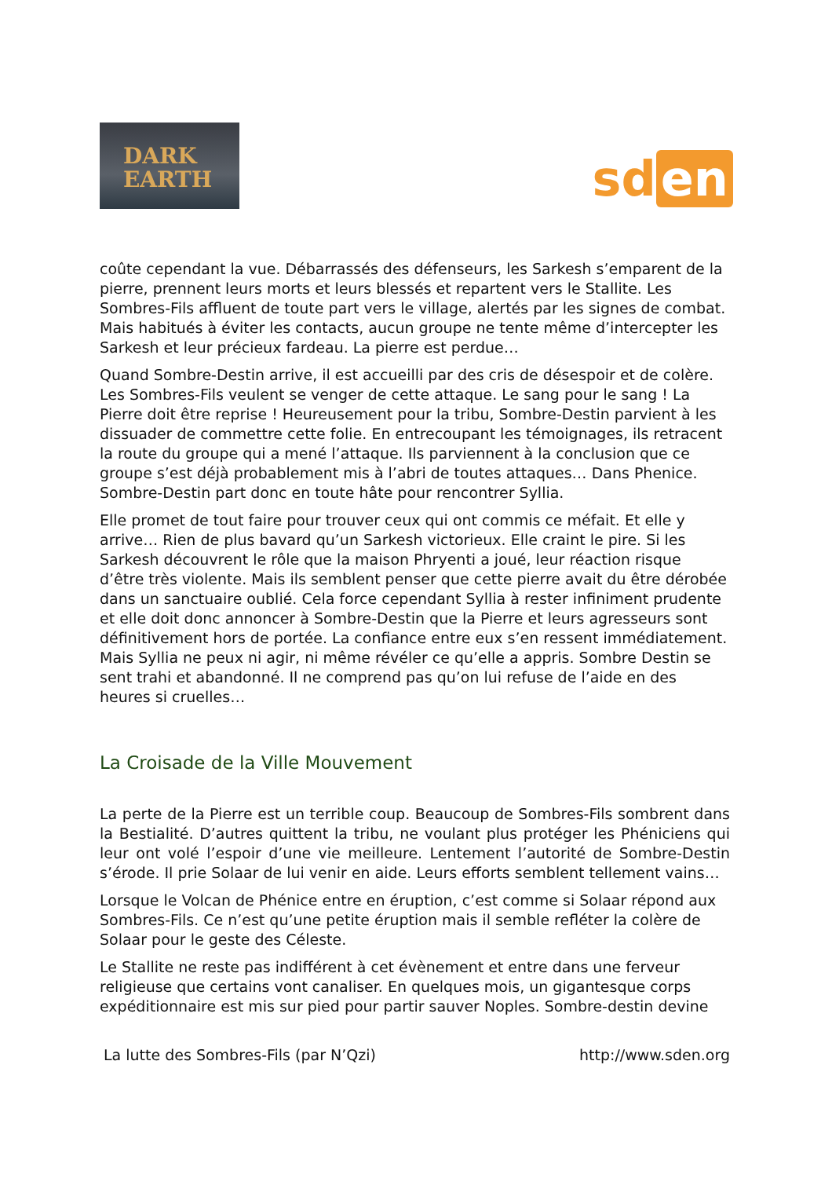DARK
EARTH
sd en
coûte cependant la vue. Débarrassés des défenseurs, les Sarkesh s’emparent de la pierre, prennent leurs morts et leurs blessés et repartent vers le Stallite. Les Sombres-Fils affluent de toute part vers le village, alertés par les signes de combat. Mais habitués à éviter les contacts, aucun groupe ne tente même d’intercepter les Sarkesh et leur précieux fardeau. La pierre est perdue…
Quand Sombre-Destin arrive, il est accueilli par des cris de désespoir et de colère. Les Sombres-Fils veulent se venger de cette attaque. Le sang pour le sang ! La Pierre doit être reprise ! Heureusement pour la tribu, Sombre-Destin parvient à les dissuader de commettre cette folie. En entrecoupant les témoignages, ils retracent la route du groupe qui a mené l’attaque. Ils parviennent à la conclusion que ce groupe s’est déjà probablement mis à l’abri de toutes attaques… Dans Phenice. Sombre-Destin part donc en toute hâte pour rencontrer Syllia.
Elle promet de tout faire pour trouver ceux qui ont commis ce méfait. Et elle y arrive… Rien de plus bavard qu’un Sarkesh victorieux. Elle craint le pire. Si les Sarkesh découvrent le rôle que la maison Phryenti a joué, leur réaction risque d’être très violente. Mais ils semblent penser que cette pierre avait du être dérobée dans un sanctuaire oublié. Cela force cependant Syllia à rester infiniment prudente et elle doit donc annoncer à Sombre-Destin que la Pierre et leurs agresseurs sont définitivement hors de portée. La confiance entre eux s’en ressent immédiatement. Mais Syllia ne peux ni agir, ni même révéler ce qu’elle a appris. Sombre Destin se sent trahi et abandonné. Il ne comprend pas qu’on lui refuse de l’aide en des heures si cruelles…
La Croisade de la Ville Mouvement
La perte de la Pierre est un terrible coup. Beaucoup de Sombres-Fils sombrent dans la Bestialité. D’autres quittent la tribu, ne voulant plus protéger les Phéniciens qui leur ont volé l’espoir d’une vie meilleure. Lentement l’autorité de Sombre-Destin s’érode. Il prie Solaar de lui venir en aide. Leurs efforts semblent tellement vains…
Lorsque le Volcan de Phénice entre en éruption, c’est comme si Solaar répond aux Sombres-Fils. Ce n’est qu’une petite éruption mais il semble refléter la colère de Solaar pour le geste des Céleste.
Le Stallite ne reste pas indifférent à cet évènement et entre dans une ferveur religieuse que certains vont canaliser. En quelques mois, un gigantesque corps expéditionnaire est mis sur pied pour partir sauver Noples. Sombre-destin devine
La lutte des Sombres-Fils (par N’Qzi) http://www.sden.org